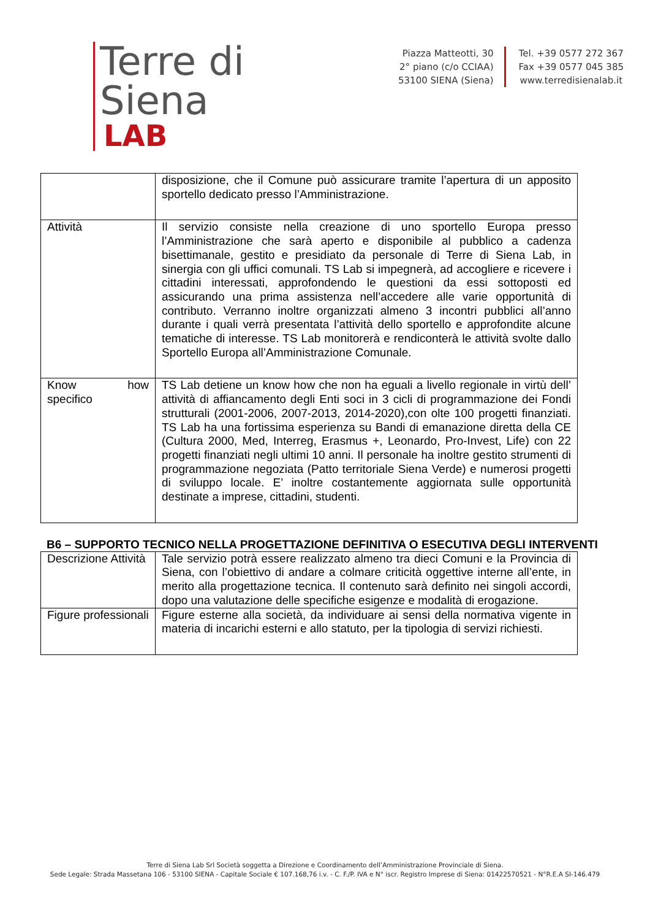Terre di Siena
LAB
Piazza Matteotti, 30
2° piano (c/o CCIAA)
53100 SIENA (Siena)
Tel. +39 0577 272 367
Fax +39 0577 045 385
www.terredisienalab.it
| | disposizione, che il Comune può assicurare tramite l’apertura di un apposito sportello dedicato presso l’Amministrazione. |
| Attività | Il servizio consiste nella creazione di uno sportello Europa presso l’Amministrazione che sarà aperto e disponibile al pubblico a cadenza bisettimanale, gestito e presidiato da personale di Terre di Siena Lab, in sinergia con gli uffici comunali. TS Lab si impegnerà, ad accogliere e ricevere i cittadini interessati, approfondendo le questioni da essi sottoposti ed assicurando una prima assistenza nell’accedere alle varie opportunità di contributo. Verranno inoltre organizzati almeno 3 incontri pubblici all’anno durante i quali verrà presentata l’attività dello sportello e approfondite alcune tematiche di interesse. TS Lab monitorerà e rendiconterà le attività svolte dallo Sportello Europa all’Amministrazione Comunale. |
| Know how specifico | TS Lab detiene un know how che non ha eguali a livello regionale in virtù dell’ attività di affiancamento degli Enti soci in 3 cicli di programmazione dei Fondi strutturali (2001-2006, 2007-2013, 2014-2020),con olte 100 progetti finanziati. TS Lab ha una fortissima esperienza su Bandi di emanazione diretta della CE (Cultura 2000, Med, Interreg, Erasmus +, Leonardo, Pro-Invest, Life) con 22 progetti finanziati negli ultimi 10 anni. Il personale ha inoltre gestito strumenti di programmazione negoziata (Patto territoriale Siena Verde) e numerosi progetti di sviluppo locale. E’ inoltre costantemente aggiornata sulle opportunità destinate a imprese, cittadini, studenti. |
B6 – SUPPORTO TECNICO NELLA PROGETTAZIONE DEFINITIVA O ESECUTIVA DEGLI INTERVENTI
| Descrizione Attività | Tale servizio potrà essere realizzato almeno tra dieci Comuni e la Provincia di Siena, con l’obiettivo di andare a colmare criticità oggettive interne all’ente, in merito alla progettazione tecnica. Il contenuto sarà definito nei singoli accordi, dopo una valutazione delle specifiche esigenze e modalità di erogazione. |
| Figure professionali | Figure esterne alla società, da individuare ai sensi della normativa vigente in materia di incarichi esterni e allo statuto, per la tipologia di servizi richiesti. |
Terre di Siena Lab Srl Società soggetta a Direzione e Coordinamento dell’Amministrazione Provinciale di Siena.
Sede Legale: Strada Massetana 106 - 53100 SIENA - Capitale Sociale € 107.168,76 i.v. - C. F./P. IVA e N° iscr. Registro Imprese di Siena: 01422570521 - N°R.E.A SI-146.479